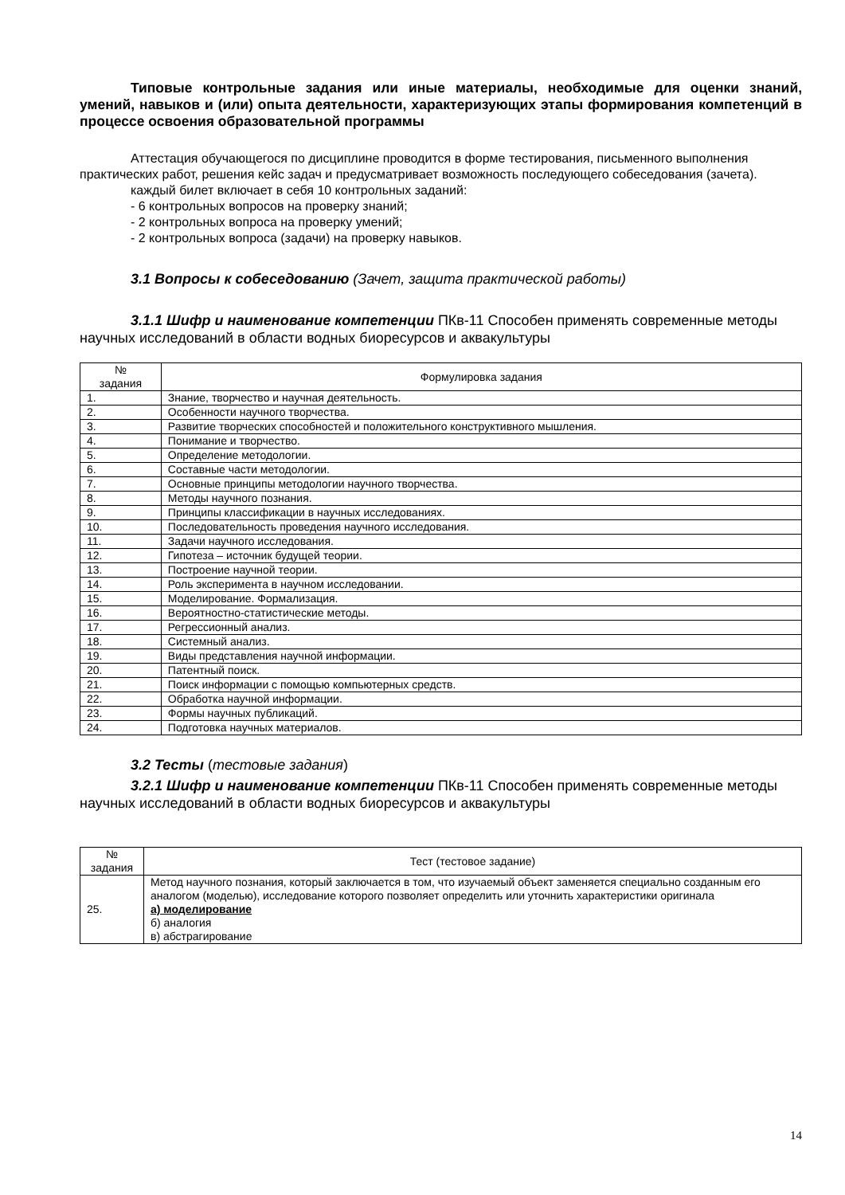Типовые контрольные задания или иные материалы, необходимые для оценки знаний, умений, навыков и (или) опыта деятельности, характеризующих этапы формирования компетенций в процессе освоения образовательной программы
Аттестация обучающегося по дисциплине проводится в форме тестирования, письменного выполнения практических работ, решения кейс задач и предусматривает возможность последующего собеседования (зачета).
каждый билет включает в себя 10 контрольных заданий:
- 6 контрольных вопросов на проверку знаний;
- 2 контрольных вопроса на проверку умений;
- 2 контрольных вопроса (задачи) на проверку навыков.
3.1 Вопросы к собеседованию (Зачет, защита практической работы)
3.1.1 Шифр и наименование компетенции ПКв-11 Способен применять современные методы научных исследований в области водных биоресурсов и аквакультуры
| № задания | Формулировка задания |
| --- | --- |
| 1. | Знание, творчество и научная деятельность. |
| 2. | Особенности научного творчества. |
| 3. | Развитие творческих способностей и положительного конструктивного мышления. |
| 4. | Понимание и творчество. |
| 5. | Определение методологии. |
| 6. | Составные части методологии. |
| 7. | Основные принципы методологии научного творчества. |
| 8. | Методы научного познания. |
| 9. | Принципы классификации в научных исследованиях. |
| 10. | Последовательность проведения научного исследования. |
| 11. | Задачи научного исследования. |
| 12. | Гипотеза – источник будущей теории. |
| 13. | Построение научной теории. |
| 14. | Роль эксперимента в научном исследовании. |
| 15. | Моделирование. Формализация. |
| 16. | Вероятностно-статистические методы. |
| 17. | Регрессионный анализ. |
| 18. | Системный анализ. |
| 19. | Виды представления научной информации. |
| 20. | Патентный поиск. |
| 21. | Поиск информации с помощью компьютерных средств. |
| 22. | Обработка научной информации. |
| 23. | Формы научных публикаций. |
| 24. | Подготовка научных материалов. |
3.2 Тесты (тестовые задания)
3.2.1 Шифр и наименование компетенции ПКв-11 Способен применять современные методы научных исследований в области водных биоресурсов и аквакультуры
| № задания | Тест (тестовое задание) |
| --- | --- |
| 25. | Метод научного познания, который заключается в том, что изучаемый объект заменяется специально созданным его аналогом (моделью), исследование которого позволяет определить или уточнить характеристики оригинала а) моделирование б) аналогия в) абстрагирование |
14